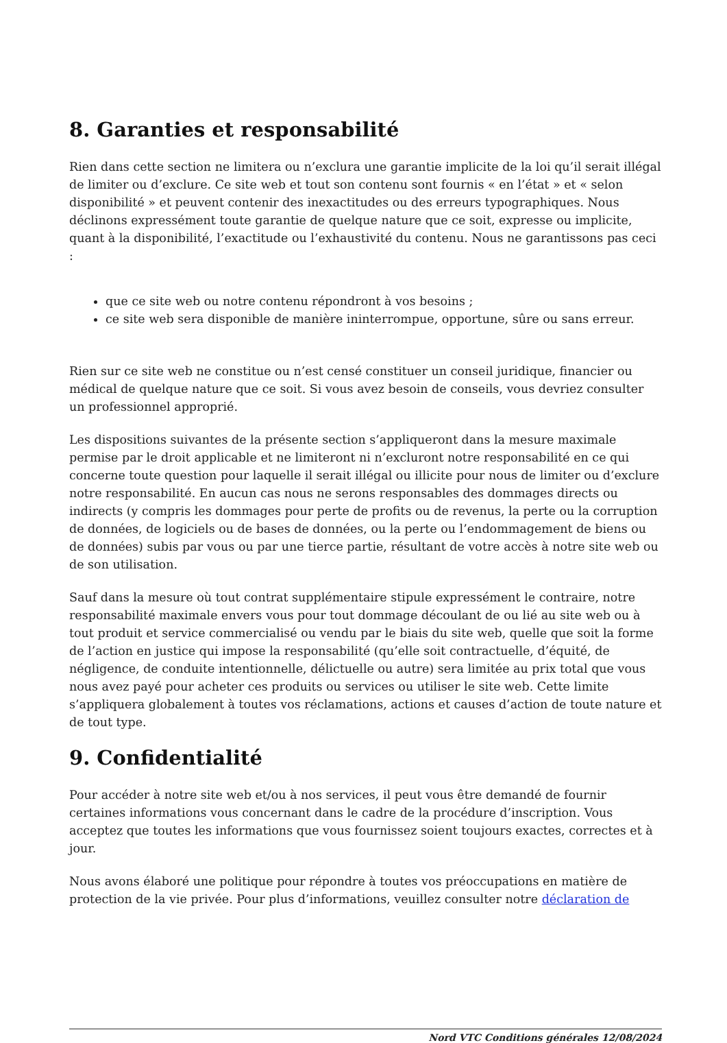8. Garanties et responsabilité
Rien dans cette section ne limitera ou n’exclura une garantie implicite de la loi qu’il serait illégal de limiter ou d’exclure. Ce site web et tout son contenu sont fournis « en l’état » et « selon disponibilité » et peuvent contenir des inexactitudes ou des erreurs typographiques. Nous déclinons expressément toute garantie de quelque nature que ce soit, expresse ou implicite, quant à la disponibilité, l’exactitude ou l’exhaustivité du contenu. Nous ne garantissons pas ceci :
que ce site web ou notre contenu répondront à vos besoins ;
ce site web sera disponible de manière ininterrompue, opportune, sûre ou sans erreur.
Rien sur ce site web ne constitue ou n’est censé constituer un conseil juridique, financier ou médical de quelque nature que ce soit. Si vous avez besoin de conseils, vous devriez consulter un professionnel approprié.
Les dispositions suivantes de la présente section s’appliqueront dans la mesure maximale permise par le droit applicable et ne limiteront ni n’excluront notre responsabilité en ce qui concerne toute question pour laquelle il serait illégal ou illicite pour nous de limiter ou d’exclure notre responsabilité. En aucun cas nous ne serons responsables des dommages directs ou indirects (y compris les dommages pour perte de profits ou de revenus, la perte ou la corruption de données, de logiciels ou de bases de données, ou la perte ou l’endommagement de biens ou de données) subis par vous ou par une tierce partie, résultant de votre accès à notre site web ou de son utilisation.
Sauf dans la mesure où tout contrat supplémentaire stipule expressément le contraire, notre responsabilité maximale envers vous pour tout dommage découlant de ou lié au site web ou à tout produit et service commercialisé ou vendu par le biais du site web, quelle que soit la forme de l’action en justice qui impose la responsabilité (qu’elle soit contractuelle, d’équité, de négligence, de conduite intentionnelle, délictuelle ou autre) sera limitée au prix total que vous nous avez payé pour acheter ces produits ou services ou utiliser le site web. Cette limite s’appliquera globalement à toutes vos réclamations, actions et causes d’action de toute nature et de tout type.
9. Confidentialité
Pour accéder à notre site web et/ou à nos services, il peut vous être demandé de fournir certaines informations vous concernant dans le cadre de la procédure d’inscription. Vous acceptez que toutes les informations que vous fournissez soient toujours exactes, correctes et à jour.
Nous avons élaboré une politique pour répondre à toutes vos préoccupations en matière de protection de la vie privée. Pour plus d’informations, veuillez consulter notre déclaration de
Nord VTC Conditions générales 12/08/2024